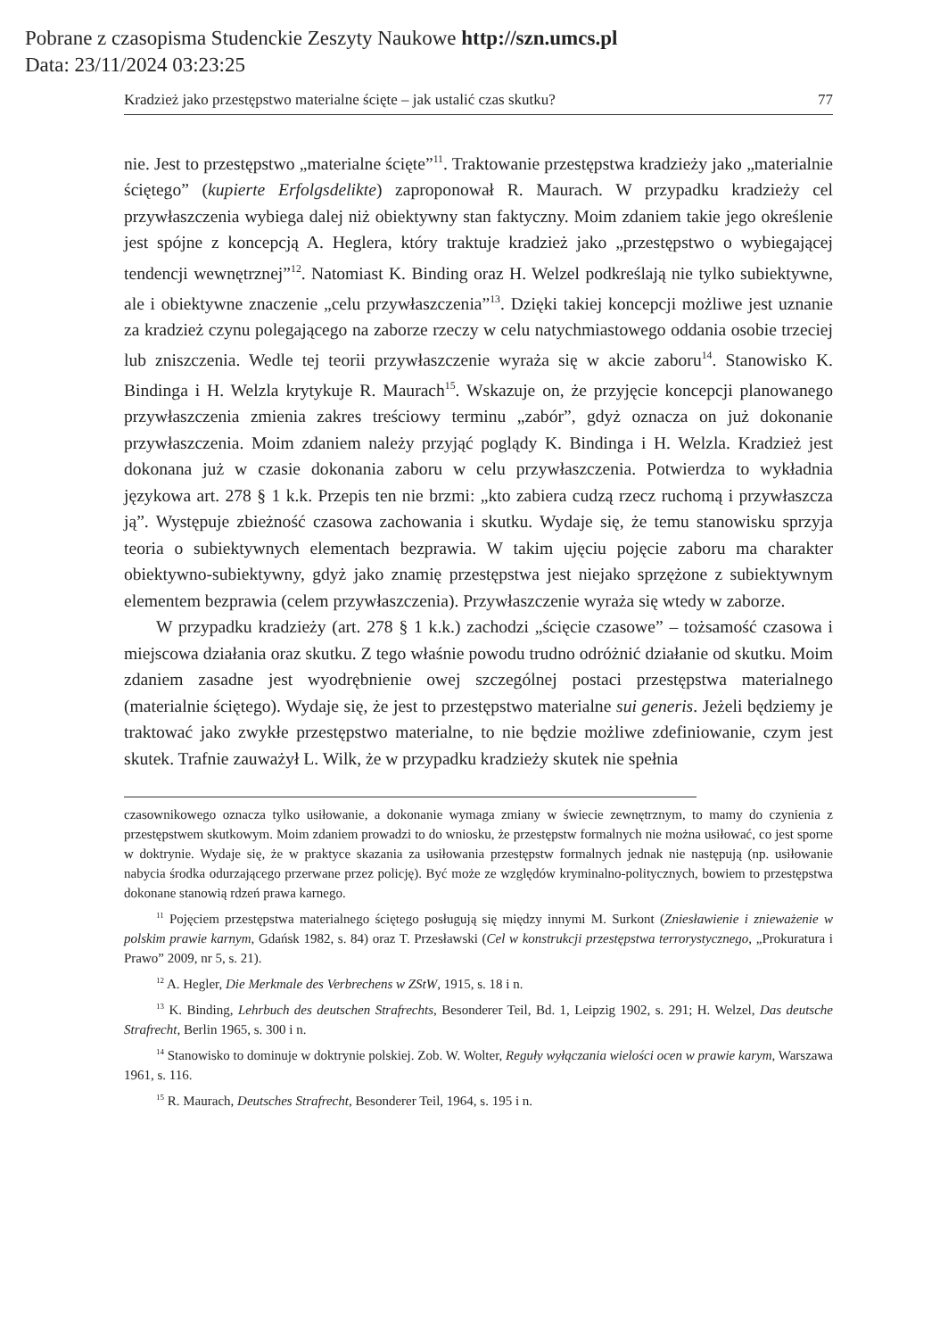Pobrane z czasopisma Studenckie Zeszyty Naukowe http://szn.umcs.pl
Data: 23/11/2024 03:23:25
Kradzież jako przestępstwo materialne ścięte – jak ustalić czas skutku? 77
nie. Jest to przestępstwo „materialne ścięte”<sup>11</sup>. Traktowanie przestępstwa kradzieży jako „materialnie ściętego” (kupierte Erfolgsdelikte) zaproponował R. Maurach. W przypadku kradzieży cel przywłaszczenia wybiega dalej niż obiektywny stan faktyczny. Moim zdaniem takie jego określenie jest spójne z koncepcją A. Heglera, który traktuje kradzież jako „przestępstwo o wybiegającej tendencji wewnętrznej”<sup>12</sup>. Natomiast K. Binding oraz H. Welzel podkreślają nie tylko subiektywne, ale i obiektywne znaczenie „celu przywłaszczenia”<sup>13</sup>. Dzięki takiej koncepcji możliwe jest uznanie za kradzież czynu polegającego na zaborze rzeczy w celu natychmiastowego oddania osobie trzeciej lub zniszczenia. Wedle tej teorii przywłaszczenie wyraża się w akcie zaboru<sup>14</sup>. Stanowisko K. Bindinga i H. Welzla krytykuje R. Maurach<sup>15</sup>. Wskazuje on, że przyjęcie koncepcji planowanego przywłaszczenia zmienia zakres treściowy terminu „zabór”, gdyż oznacza on już dokonanie przywłaszczenia. Moim zdaniem należy przyjąć poglądy K. Bindinga i H. Welzla. Kradzież jest dokonana już w czasie dokonania zaboru w celu przywłaszczenia. Potwierdza to wykładnia językowa art. 278 § 1 k.k. Przepis ten nie brzmi: „kto zabiera cudzą rzecz ruchomą i przywłaszcza ją”. Występuje zbieżność czasowa zachowania i skutku. Wydaje się, że temu stanowisku sprzyja teoria o subiektywnych elementach bezprawia. W takim ujęciu pojęcie zaboru ma charakter obiektywno-subiektywny, gdyż jako znamię przestępstwa jest niejako sprzężone z subiektywnym elementem bezprawia (celem przywłaszczenia). Przywłaszczenie wyraża się wtedy w zaborze.
W przypadku kradzieży (art. 278 § 1 k.k.) zachodzi „ścięcie czasowe” – tożsamość czasowa i miejscowa działania oraz skutku. Z tego właśnie powodu trudno odróżnić działanie od skutku. Moim zdaniem zasadne jest wyodrębnienie owej szczególnej postaci przestępstwa materialnego (materialnie ściętego). Wydaje się, że jest to przestępstwo materialne sui generis. Jeżeli będziemy je traktować jako zwykłe przestępstwo materialne, to nie będzie możliwe zdefiniowanie, czym jest skutek. Trafnie zauważył L. Wilk, że w przypadku kradzieży skutek nie spełnia
czasownikowego oznacza tylko usiłowanie, a dokonanie wymaga zmiany w świecie zewnętrznym, to mamy do czynienia z przestępstwem skutkowym. Moim zdaniem prowadzi to do wniosku, że przestępstw formalnych nie można usiłować, co jest sporne w doktrynie. Wydaje się, że w praktyce skazania za usiłowania przestępstw formalnych jednak nie następują (np. usiłowanie nabycia środka odurzającego przerwane przez policję). Być może ze względów kryminalno-politycznych, bowiem to przestępstwa dokonane stanowią rdzeń prawa karnego.
<sup>11</sup> Pojęciem przestępstwa materialnego ściętego posługują się między innymi M. Surkont (Zniesławienie i znieważenie w polskim prawie karnym, Gdańsk 1982, s. 84) oraz T. Przesławski (Cel w konstrukcji przestępstwa terrorystycznego, „Prokuratura i Prawo” 2009, nr 5, s. 21).
<sup>12</sup> A. Hegler, Die Merkmale des Verbrechens w ZStW, 1915, s. 18 i n.
<sup>13</sup> K. Binding, Lehrbuch des deutschen Strafrechts, Besonderer Teil, Bd. 1, Leipzig 1902, s. 291; H. Welzel, Das deutsche Strafrecht, Berlin 1965, s. 300 i n.
<sup>14</sup> Stanowisko to dominuje w doktrynie polskiej. Zob. W. Wolter, Reguły wyłączania wielości ocen w prawie karym, Warszawa 1961, s. 116.
<sup>15</sup> R. Maurach, Deutsches Strafrecht, Besonderer Teil, 1964, s. 195 i n.